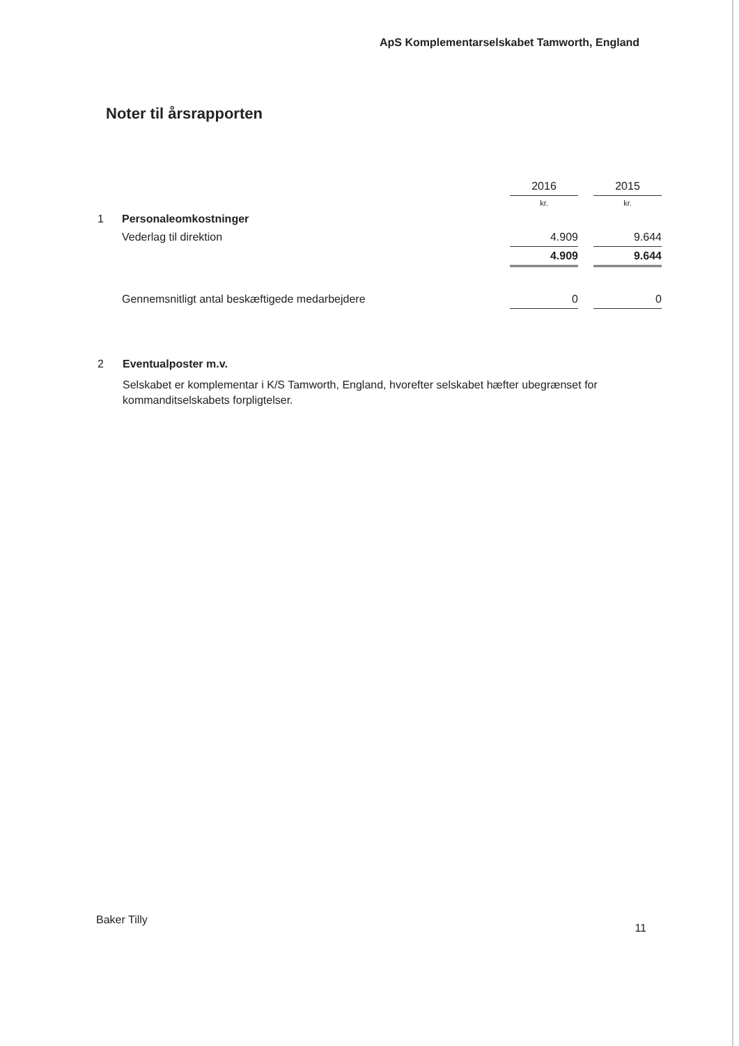ApS Komplementarselskabet Tamworth, England
Noter til årsrapporten
| | | 2016 | | 2015 |
| --- | --- | --- | --- | --- |
| | | kr. | | kr. |
| 1 | Personaleomkostninger | | | |
| | Vederlag til direktion | 4.909 | | 9.644 |
| | | 4.909 | | 9.644 |
| | Gennemsnitligt antal beskæftigede medarbejdere | 0 | | 0 |
2 Eventualposter m.v.
Selskabet er komplementar i K/S Tamworth, England, hvorefter selskabet hæfter ubegrænset for
kommanditselskabets forpligtelser.
Baker Tilly 11